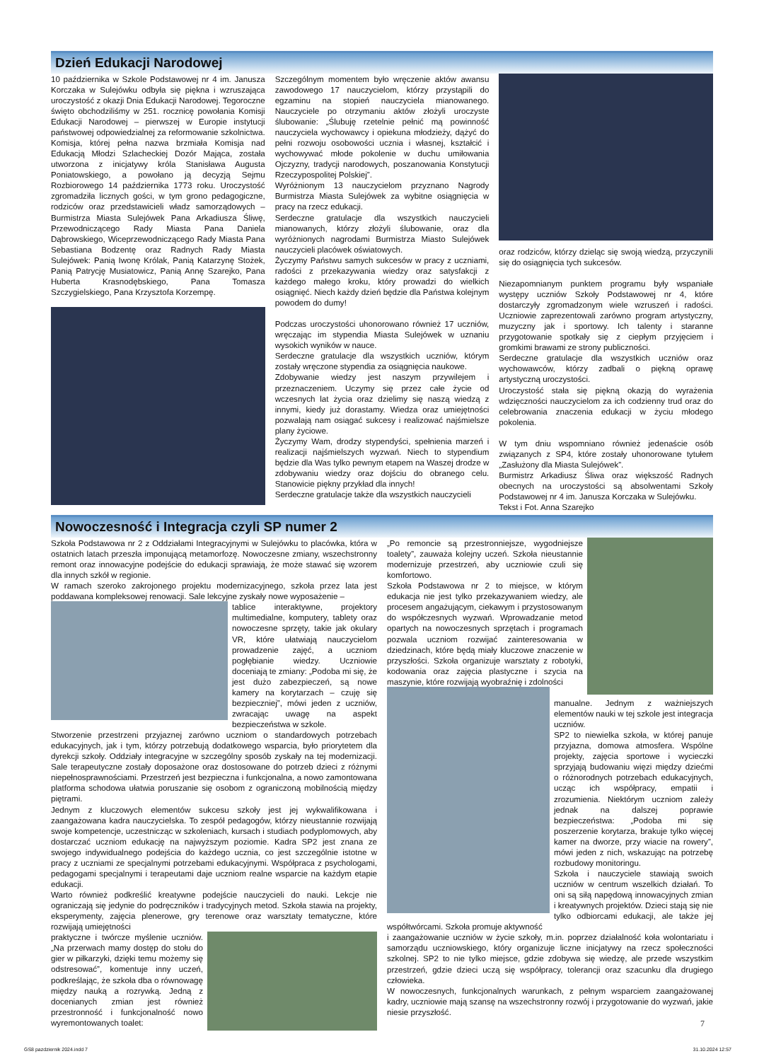Dzień Edukacji Narodowej
10 października w Szkole Podstawowej nr 4 im. Janusza Korczaka w Sulejówku odbyła się piękna i wzruszająca uroczystość z okazji Dnia Edukacji Narodowej. Tegoroczne święto obchodziliśmy w 251. rocznicę powołania Komisji Edukacji Narodowej – pierwszej w Europie instytucji państwowej odpowiedzialnej za reformowanie szkolnictwa. Komisja, której pełna nazwa brzmiała Komisja nad Edukacją Młodzi Szlacheckiej Dozór Mająca, została utworzona z inicjatywy króla Stanisława Augusta Poniatowskiego, a powołano ją decyzją Sejmu Rozbiorowego 14 października 1773 roku. Uroczystość zgromadziła licznych gości, w tym grono pedagogiczne, rodziców oraz przedstawicieli władz samorządowych – Burmistrza Miasta Sulejówek Pana Arkadiusza Śliwę, Przewodniczącego Rady Miasta Pana Daniela Dąbrowskiego, Wiceprzewodniczącego Rady Miasta Pana Sebastiana Bodzentę oraz Radnych Rady Miasta Sulejówek: Panią Iwonę Królak, Panią Katarzynę Stożek, Panią Patrycję Musiatowicz, Panią Annę Szarejko, Pana Huberta Krasnodębskiego, Pana Tomasza Szczygielskiego, Pana Krzysztofa Korzempę.
Szczególnym momentem było wręczenie aktów awansu zawodowego 17 nauczycielom, którzy przystąpili do egzaminu na stopień nauczyciela mianowanego. Nauczyciele po otrzymaniu aktów złożyli uroczyste ślubowanie: „Ślubuję rzetelnie pełnić mą powinność nauczyciela wychowawcy i opiekuna młodzieży, dążyć do pełni rozwoju osobowości ucznia i własnej, kształcić i wychowywać młode pokolenie w duchu umiłowania Ojczyzny, tradycji narodowych, poszanowania Konstytucji Rzeczypospolitej Polskiej”.
Wyróżnionym 13 nauczycielom przyznano Nagrody Burmistrza Miasta Sulejówek za wybitne osiągnięcia w pracy na rzecz edukacji.
Serdeczne gratulacje dla wszystkich nauczycieli mianowanych, którzy złożyli ślubowanie, oraz dla wyróżnionych nagrodami Burmistrza Miasto Sulejówek nauczycieli placówek oświatowych.
Życzymy Państwu samych sukcesów w pracy z uczniami, radości z przekazywania wiedzy oraz satysfakcji z każdego małego kroku, który prowadzi do wielkich osiągnięć. Niech każdy dzień będzie dla Państwa kolejnym powodem do dumy!
Podczas uroczystości uhonorowano również 17 uczniów, wręczając im stypendia Miasta Sulejówek w uznaniu wysokich wyników w nauce.
Serdeczne gratulacje dla wszystkich uczniów, którym zostały wręczone stypendia za osiągnięcia naukowe.
Zdobywanie wiedzy jest naszym przywilejem i przeznaczeniem. Uczymy się przez całe życie od wczesnych lat życia oraz dzielimy się naszą wiedzą z innymi, kiedy już dorastamy. Wiedza oraz umiejętności pozwalają nam osiągać sukcesy i realizować najśmielsze plany życiowe.
Życzymy Wam, drodzy stypendyści, spełnienia marzeń i realizacji najśmielszych wyzwań. Niech to stypendium będzie dla Was tylko pewnym etapem na Waszej drodze w zdobywaniu wiedzy oraz dojściu do obranego celu. Stanowicie piękny przykład dla innych!
Serdeczne gratulacje także dla wszystkich nauczycieli
oraz rodziców, którzy dzieląc się swoją wiedzą, przyczynili się do osiągnięcia tych sukcesów.
Niezapomnianym punktem programu były wspaniałe występy uczniów Szkoły Podstawowej nr 4, które dostarczyły zgromadzonym wiele wzruszeń i radości. Uczniowie zaprezentowali zarówno program artystyczny, muzyczny jak i sportowy. Ich talenty i staranne przygotowanie spotkały się z ciepłym przyjęciem i gromkimi brawami ze strony publiczności.
Serdeczne gratulacje dla wszystkich uczniów oraz wychowawców, którzy zadbali o piękną oprawę artystyczną uroczystości.
Uroczystość stała się piękną okazją do wyrażenia wdzięczności nauczycielom za ich codzienny trud oraz do celebrowania znaczenia edukacji w życiu młodego pokolenia.
W tym dniu wspomniano również jedenaście osób związanych z SP4, które zostały uhonorowane tytułem „Zasłużony dla Miasta Sulejówek”.
Burmistrz Arkadiusz Śliwa oraz większość Radnych obecnych na uroczystości są absolwentami Szkoły Podstawowej nr 4 im. Janusza Korczaka w Sulejówku.
Tekst i Fot. Anna Szarejko
Nowoczesność i Integracja czyli SP numer 2
Szkoła Podstawowa nr 2 z Oddziałami Integracyjnymi w Sulejówku to placówka, która w ostatnich latach przeszła imponującą metamorfozę. Nowoczesne zmiany, wszechstronny remont oraz innowacyjne podejście do edukacji sprawiają, że może stawać się wzorem dla innych szkół w regionie.
W ramach szeroko zakrojonego projektu modernizacyjnego, szkoła przez lata jest poddawana kompleksowej renowacji. Sale lekcyjne zyskały nowe wyposażenie –
tablice interaktywne, projektory multimedialne, komputery, tablety oraz nowoczesne sprzęty, takie jak okulary VR, które ułatwiają nauczycielom prowadzenie zajęć, a uczniom pogłębianie wiedzy. Uczniowie doceniają te zmiany: „Podoba mi się, że jest dużo zabezpieczeń, są nowe kamery na korytarzach – czuję się bezpieczniej”, mówi jeden z uczniów, zwracając uwagę na aspekt bezpieczeństwa w szkole.
Stworzenie przestrzeni przyjaznej zarówno uczniom o standardowych potrzebach edukacyjnych, jak i tym, którzy potrzebują dodatkowego wsparcia, było priorytetem dla dyrekcji szkoły. Oddziały integracyjne w szczególny sposób zyskały na tej modernizacji. Sale terapeutyczne zostały doposażone oraz dostosowane do potrzeb dzieci z różnymi niepełnosprawnościami. Przestrzeń jest bezpieczna i funkcjonalna, a nowo zamontowana platforma schodowa ułatwia poruszanie się osobom z ograniczoną mobilnością między piętrami.
Jednym z kluczowych elementów sukcesu szkoły jest jej wykwalifikowana i zaangażowana kadra nauczycielska. To zespół pedagogów, którzy nieustannie rozwijają swoje kompetencje, uczestnicząc w szkoleniach, kursach i studiach podyplomowych, aby dostarczać uczniom edukację na najwyższym poziomie. Kadra SP2 jest znana ze swojego indywidualnego podejścia do każdego ucznia, co jest szczególnie istotne w pracy z uczniami ze specjalnymi potrzebami edukacyjnymi. Współpraca z psychologami, pedagogami specjalnymi i terapeutami daje uczniom realne wsparcie na każdym etapie edukacji.
Warto również podkreślić kreatywne podejście nauczycieli do nauki. Lekcje nie ograniczają się jedynie do podręczników i tradycyjnych metod. Szkoła stawia na projekty, eksperymenty, zajęcia plenerowe, gry terenowe oraz warsztaty tematyczne, które rozwijają umiejętności
praktyczne i twórcze myślenie uczniów. „Na przerwach mamy dostęp do stołu do gier w piłkarzyki, dzięki temu możemy się odstresować”, komentuje inny uczeń, podkreślając, że szkoła dba o równowagę między nauką a rozrywką. Jedną z docenianych zmian jest również przestronność i funkcjonalność nowo wyremontowanych toalet:
„Po remoncie są przestronniejsze, wygodniejsze toalety”, zauważa kolejny uczeń. Szkoła nieustannie modernizuje przestrzeń, aby uczniowie czuli się komfortowo.
Szkoła Podstawowa nr 2 to miejsce, w którym edukacja nie jest tylko przekazywaniem wiedzy, ale procesem angażującym, ciekawym i przystosowanym do współczesnych wyzwań. Wprowadzanie metod opartych na nowoczesnych sprzętach i programach pozwala uczniom rozwijać zainteresowania w dziedzinach, które będą miały kluczowe znaczenie w przyszłości. Szkoła organizuje warsztaty z robotyki, kodowania oraz zajęcia plastyczne i szycia na maszynie, które rozwijają wyobraźnię i zdolności
manualne. Jednym z ważniejszych elementów nauki w tej szkole jest integracja uczniów.
SP2 to niewielka szkoła, w której panuje przyjazna, domowa atmosfera. Wspólne projekty, zajęcia sportowe i wycieczki sprzyjają budowaniu więzi między dziećmi o różnorodnych potrzebach edukacyjnych, ucząc ich współpracy, empatii i zrozumienia. Niektórym uczniom zależy jednak na dalszej poprawie bezpieczeństwa: „Podoba mi się poszerzenie korytarza, brakuje tylko więcej kamer na dworze, przy wiacie na rowery”, mówi jeden z nich, wskazując na potrzebę rozbudowy monitoringu.
Szkoła i nauczyciele stawiają swoich uczniów w centrum wszelkich działań. To oni są siłą napędową innowacyjnych zmian i kreatywnych projektów. Dzieci stają się nie tylko odbiorcami edukacji, ale także jej współtwórcami. Szkoła promuje aktywność
i zaangażowanie uczniów w życie szkoły, m.in. poprzez działalność koła wolontariatu i samorządu uczniowskiego, który organizuje liczne inicjatywy na rzecz społeczności szkolnej. SP2 to nie tylko miejsce, gdzie zdobywa się wiedzę, ale przede wszystkim przestrzeń, gdzie dzieci uczą się współpracy, tolerancji oraz szacunku dla drugiego człowieka.
W nowoczesnych, funkcjonalnych warunkach, z pełnym wsparciem zaangażowanej kadry, uczniowie mają szansę na wszechstronny rozwój i przygotowanie do wyzwań, jakie niesie przyszłość.
7
GS8 pazdziernik 2024.indd 7 31.10.2024 12:57